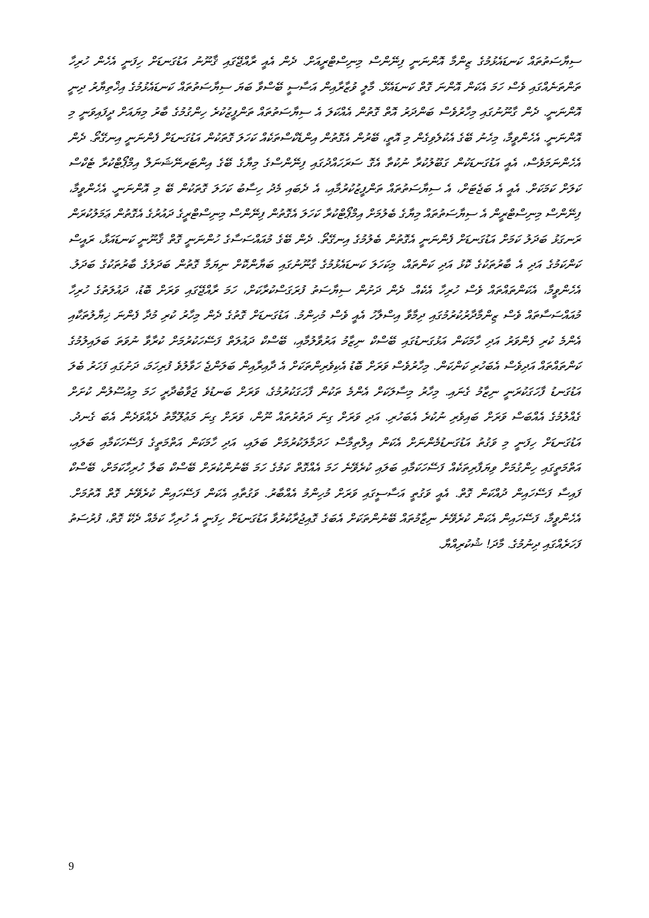ސިޔާސަތުތައް ކަނޑައެޅުމުގެ ޒިންމާ އޮންނަނީ ފިނޭންސް މިނިސްޓްރީއަށް. ދެން އެއީ ރާއްޖޭގައި ޤާނޫނު އަޑުގަނޑަށް ހިފަނީ އެހެން ހުރިހާ ތަންތަނެއްގައި ވެސް ހަމަ އެކަން އޮންނަ ގޮތް ކަނޑައެޅޭ. މާލީ ވުޒާރާއިން އަސާސީ ބޭސްވާ ބަޔަ ސިޔާސަތުތައް ކަނޑައެޅުމުގެ އިޚްތިޔާރު ދިނީ އޮންނަނީ. ދެން ގާނޫނުގައި މިހާރުވެސް ބަންދަރު އޮތް ގޮތުން އެއްކަލަ އެ ސިޔާސަތުތައް ތަންފީޒުކުރެ ހިންގުމުގެ ބާރު މިޔައަށް ދީފައިވަނީ މި އޮންނަނީ. އެހެންވީމާ، މިހެނު ބޭގެ އެކުލެވިގެން މި އޮތީ، ބޭރުން އެގޮތުން އިންޑެކްސްތަކެއް ކަހަލަ ގޮތަކުން އަޑުގަނޑަށް ފެންނަނީ އިނގޭތޯ. ދެން އެހެންނަމަވެސް، އެއީ އަޑުގަނޑަކުން ގަބޫލުކުރާ ނުކުތާ އެގޮ ސަރަހައްދުގައި ފިނޭންސްގެ މިޔާގެ ބޭގެ އިންޓަރނޭޝަނަލް އިމްޕޯޓްކުރާ ޓެކްސް ކަލަށް ކަމަކަށް. އެއީ އެ ބަޖެޓަށް، އެ ސިޔާސަތުތައް ތަންފީޒުކުރުމާއި، އެ ދެބައި މެދު ހިސާބު ކަހަލަ ގޮތަކުން ބޭ މި އޮންނަނީ. އެހެންވީމާ، ފިނޭންސް މިނިސްޓްރީން އެ ސިޔާސަތުތައް މިޔާގެ ބެލުމަށް އިމްޕޯޓްކުރާ ކަހަލަ އެގޮތުން ފިނޭންސް މިނިސްޓްރީގެ ދައުރުގެ އެގޮތުން ޢަމަލުކުރަން ރަނގަޅު ބަދަލު ކަމަށް އަޑުގަނޑަށް ފެންނަނީ އެގޮތުން ބެލުމުގެ އިނގޭތޯ. ދެން ބޭގެ މުއައްސަސާގެ ހުންނަނީ ގޮތް ޤާނޫނީ ކަނޑައަޅާ، ރައީސް ކަންކަމުގެ އަދި އެ ބާރުތަކުގެ ކޮޅު އަދި ކަންތައް، މިކަހަލަ ކަނޑައެޅުމުގެ ގާނޫނުގައި ބަޔާންކޮށް ނިޔަމާ ގޮތުން ބަދަލުގެ ބާރުތަކުގެ ބަދަލު. އެހެންވީމާ، އެކަންތައްތައް ވެސް ހުރިހާ އެކެއް. ދެން ދަށުން ސިޔާސަތު ފުރަގަސްކުރާކަށް، ހަމަ ރާއްޖޭގައި ވަރަށް ބޮޑު، ދައުލަތުގެ ހުރިހާ މުއައްސަސާތައް ވެސް ޒިންމާދާރުކުރުމުގައި ދިމާވާ އިސްލާހު އެއީ ވެސް މުހިންމު. އަޑުގަނޑަށް ގޮތުގެ ދެން މިހާރު ކުރި މުދާ ފެންނަ ޚިޔާލުތަކާއި އެންމެ ކުރި ފެންވަރު އަދި ހާމަކަން އަޅުގަނޑުގައި ބޭސްކް ނިޒާމު އަރުވާލުމާއި، ބޭސްކް ދައުލަތް ފަސޭހަކުރުމަށް ކުރާވާ ނުވަތަ ބަލައިލުމުގެ ކަންތައްތައް އަދިވެސް އެބަހުރި ކަންކަން. މިހާރުވެސް ވަރަށް ބޮޑު އެކިވެރިންތަކަށް އެ ދާއިރާއިން ބަލަންޖެ ހަވާލުވެ ފުރިހަމަ، ދަށުގައި ފަހަރު ބެލަ އަޑުގަނޑު ފާހަގަކުރަނީ ނިޒާމު ގެނައި. މިހާރު މިސާލަކަށް އެންމެ ތަކުން ފާހަގަކުރުމުގެ، ވަރަށް ބަނޑުވެ ޖަވާބުދާރީ ހަމަ މިއުސޫލުން ކުށަށް ގެއްލުމުގެ އެއްބަސް ވަރަށް ބައިވެރި ނުކުރެ އެބަހުރި. އަދި ވަރަށް ގިނަ ދަތުރުތައް ނޫން، ވަރަށް ގިނަ މަޢުލޫމާތު ދެއްވަދެން އެބަ ގެނދު. އަޑުގަނޑަށް ހިފަނީ މި ވަގުތު އަޑުގަނޑުމެންނަށް އެކަން އިލްތިމާސް ހަދަމާލަކުރުމަށް ބަލައި، އަދި ހާމަކަން އަތްމަތީގެ ފަސޭހަކަމާއި ބަލައި، އަތްމަތީގައި ހިންގުމަށް ވިޔަފާރިތަކެއް ފަސޭހަކަމާއި ބަލައި ކުރެވޭނެ ހަމަ އެއްގޮތް ކަމުގެ ހަމަ ބޭނުންކުރަށް ބޭސްކް ބަލާ ހުރިހާކަމަށް، ބޭސްކް ފައިސާ ފަސޭހައިން ދުއްކަން ގޮތް. އެއީ ވަގުތީ އަސާސީގައި ވަރަށް މުހިންމު އެއްބާރު. ވަގުތާއި އެކަން ފަސޭހައިން ކުރެވޭނެ ގޮތް އޮތުމަށް. އެހެންވީމާ، ފަސޭހައިން އެކަން ކުރެވޭނެ ނިޒާމުތައް ބޭނުންތަކަށް އެބަގެ ގޮއިޖުރާކުރުވާ އަޑުގަނޑަށް ހިފަނީ އެ ހުރިހާ ކަމެއް ދެކޭ ގޮތް، ފުރުސަތު ފަހަރެއްގައި ދިނުމުގެ. މާދަ! ޝުކުރިއްޔާ.
9